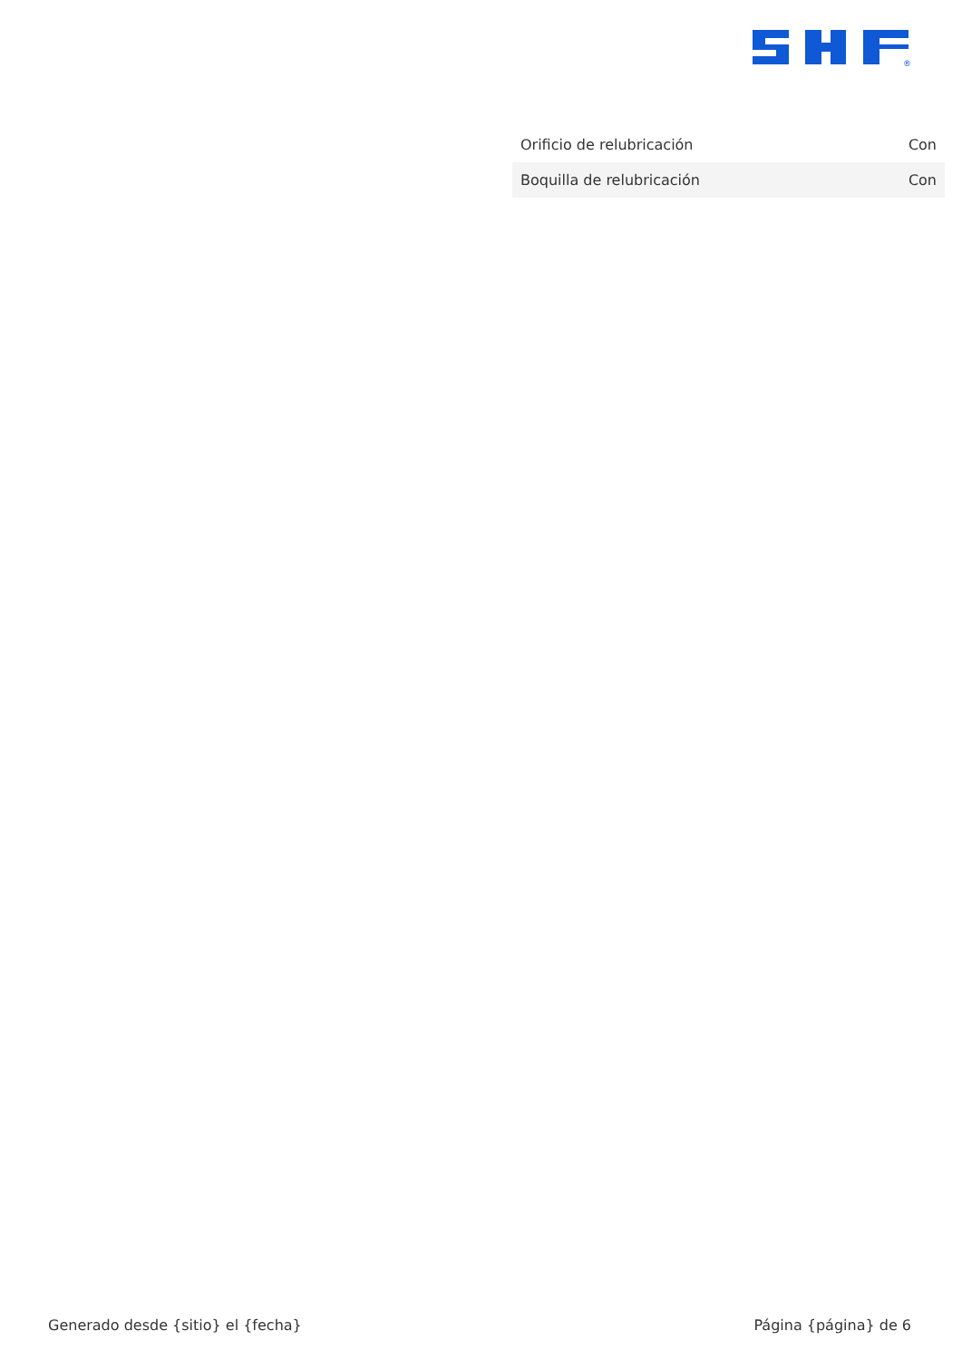®
| Orificio de relubricación | Con |
| Boquilla de relubricación | Con |
Generado desde {sitio} el {fecha} Página {página} de 6